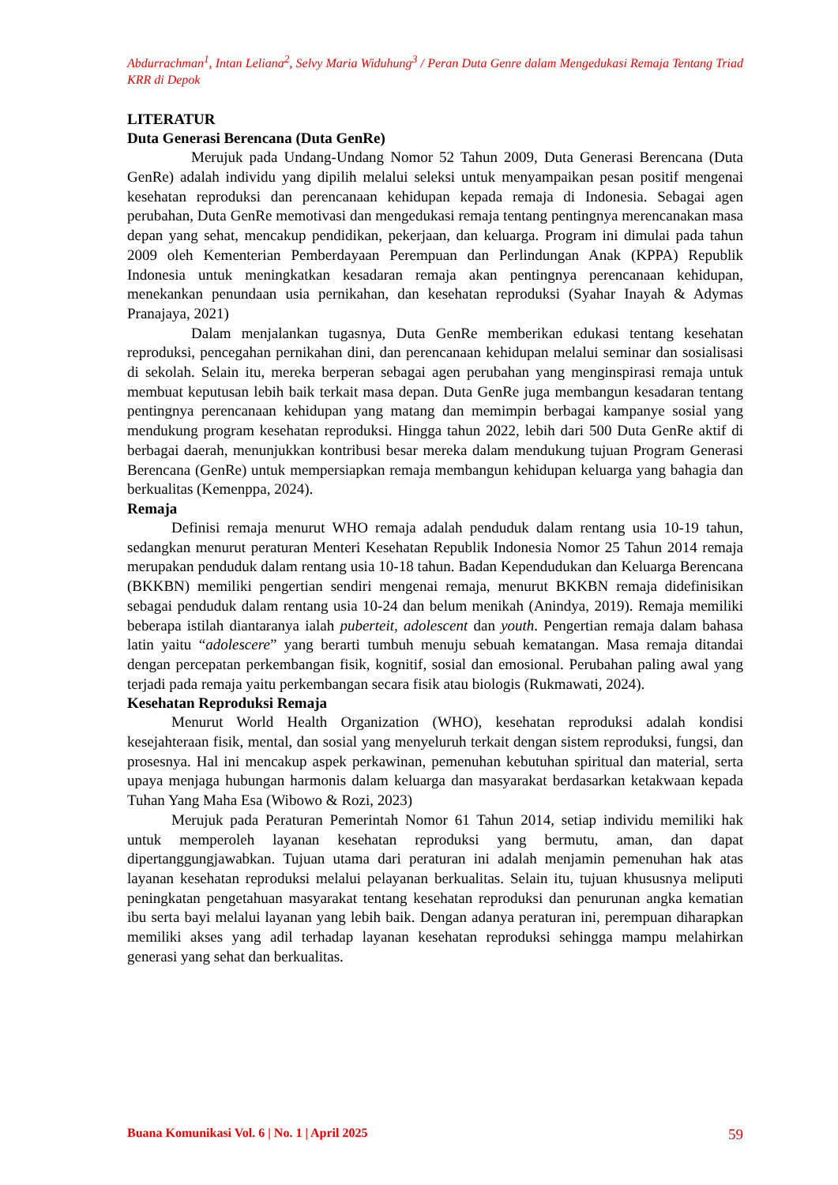Abdurrachman<sup>1</sup>, Intan Leliana<sup>2</sup>, Selvy Maria Widuhung<sup>3</sup> / Peran Duta Genre dalam Mengedukasi Remaja Tentang Triad KRR di Depok
LITERATUR
Duta Generasi Berencana (Duta GenRe)
Merujuk pada Undang-Undang Nomor 52 Tahun 2009, Duta Generasi Berencana (Duta GenRe) adalah individu yang dipilih melalui seleksi untuk menyampaikan pesan positif mengenai kesehatan reproduksi dan perencanaan kehidupan kepada remaja di Indonesia. Sebagai agen perubahan, Duta GenRe memotivasi dan mengedukasi remaja tentang pentingnya merencanakan masa depan yang sehat, mencakup pendidikan, pekerjaan, dan keluarga. Program ini dimulai pada tahun 2009 oleh Kementerian Pemberdayaan Perempuan dan Perlindungan Anak (KPPA) Republik Indonesia untuk meningkatkan kesadaran remaja akan pentingnya perencanaan kehidupan, menekankan penundaan usia pernikahan, dan kesehatan reproduksi (Syahar Inayah & Adymas Pranajaya, 2021)
Dalam menjalankan tugasnya, Duta GenRe memberikan edukasi tentang kesehatan reproduksi, pencegahan pernikahan dini, dan perencanaan kehidupan melalui seminar dan sosialisasi di sekolah. Selain itu, mereka berperan sebagai agen perubahan yang menginspirasi remaja untuk membuat keputusan lebih baik terkait masa depan. Duta GenRe juga membangun kesadaran tentang pentingnya perencanaan kehidupan yang matang dan memimpin berbagai kampanye sosial yang mendukung program kesehatan reproduksi. Hingga tahun 2022, lebih dari 500 Duta GenRe aktif di berbagai daerah, menunjukkan kontribusi besar mereka dalam mendukung tujuan Program Generasi Berencana (GenRe) untuk mempersiapkan remaja membangun kehidupan keluarga yang bahagia dan berkualitas (Kemenppa, 2024).
Remaja
Definisi remaja menurut WHO remaja adalah penduduk dalam rentang usia 10-19 tahun, sedangkan menurut peraturan Menteri Kesehatan Republik Indonesia Nomor 25 Tahun 2014 remaja merupakan penduduk dalam rentang usia 10-18 tahun. Badan Kependudukan dan Keluarga Berencana (BKKBN) memiliki pengertian sendiri mengenai remaja, menurut BKKBN remaja didefinisikan sebagai penduduk dalam rentang usia 10-24 dan belum menikah (Anindya, 2019). Remaja memiliki beberapa istilah diantaranya ialah puberteit, adolescent dan youth. Pengertian remaja dalam bahasa latin yaitu “adolescere” yang berarti tumbuh menuju sebuah kematangan. Masa remaja ditandai dengan percepatan perkembangan fisik, kognitif, sosial dan emosional. Perubahan paling awal yang terjadi pada remaja yaitu perkembangan secara fisik atau biologis (Rukmawati, 2024).
Kesehatan Reproduksi Remaja
Menurut World Health Organization (WHO), kesehatan reproduksi adalah kondisi kesejahteraan fisik, mental, dan sosial yang menyeluruh terkait dengan sistem reproduksi, fungsi, dan prosesnya. Hal ini mencakup aspek perkawinan, pemenuhan kebutuhan spiritual dan material, serta upaya menjaga hubungan harmonis dalam keluarga dan masyarakat berdasarkan ketakwaan kepada Tuhan Yang Maha Esa (Wibowo & Rozi, 2023)
Merujuk pada Peraturan Pemerintah Nomor 61 Tahun 2014, setiap individu memiliki hak untuk memperoleh layanan kesehatan reproduksi yang bermutu, aman, dan dapat dipertanggungjawabkan. Tujuan utama dari peraturan ini adalah menjamin pemenuhan hak atas layanan kesehatan reproduksi melalui pelayanan berkualitas. Selain itu, tujuan khususnya meliputi peningkatan pengetahuan masyarakat tentang kesehatan reproduksi dan penurunan angka kematian ibu serta bayi melalui layanan yang lebih baik. Dengan adanya peraturan ini, perempuan diharapkan memiliki akses yang adil terhadap layanan kesehatan reproduksi sehingga mampu melahirkan generasi yang sehat dan berkualitas.
Buana Komunikasi Vol. 6 | No. 1 | April 2025 59